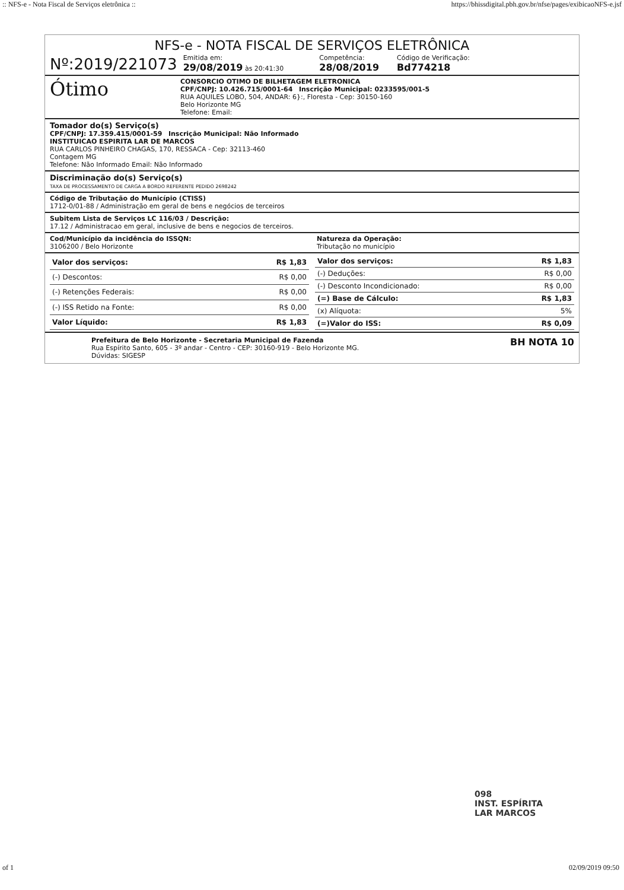:: NFS-e - Nota Fiscal de Serviços eletrônica :: https://bhissdigital.pbh.gov.br/nfse/pages/exibicaoNFS-e.jsf
NFS-e - NOTA FISCAL DE SERVIÇOS ELETRÔNICA
Nº:2019/221073 Emitida em:
29/08/2019 às 20:41:30 Competência:
28/08/2019 Código de Verificação:
Bd774218
Ótimo
CONSORCIO OTIMO DE BILHETAGEM ELETRONICA
CPF/CNPJ: 10.426.715/0001-64 Inscrição Municipal: 0233595/001-5
RUA AQUILES LOBO, 504, ANDAR: 6}:, Floresta - Cep: 30150-160
Belo Horizonte MG
Telefone: Email:
Tomador do(s) Serviço(s)
CPF/CNPJ: 17.359.415/0001-59 Inscrição Municipal: Não Informado
INSTITUICAO ESPIRITA LAR DE MARCOS
RUA CARLOS PINHEIRO CHAGAS, 170, RESSACA - Cep: 32113-460
Contagem MG
Telefone: Não Informado Email: Não Informado
Discriminação do(s) Serviço(s)
TAXA DE PROCESSAMENTO DE CARGA A BORDO REFERENTE PEDIDO 2698242
Código de Tributação do Município (CTISS)
1712-0/01-88 / Administração em geral de bens e negócios de terceiros
Subitem Lista de Serviços LC 116/03 / Descrição:
17.12 / Administracao em geral, inclusive de bens e negocios de terceiros.
Cod/Município da incidência do ISSQN:
3106200 / Belo Horizonte
Natureza da Operação:
Tributação no município
| Valor dos serviços: | R$ 1,83 |
| (-) Descontos: | R$ 0,00 |
| (-) Retenções Federais: | R$ 0,00 |
| (-) ISS Retido na Fonte: | R$ 0,00 |
| Valor Líquido: | R$ 1,83 |
| Valor dos serviços: | R$ 1,83 |
| (-) Deduções: | R$ 0,00 |
| (-) Desconto Incondicionado: | R$ 0,00 |
| (=) Base de Cálculo: | R$ 1,83 |
| (x) Alíquota: | 5% |
| (=)Valor do ISS: | R$ 0,09 |
Prefeitura de Belo Horizonte - Secretaria Municipal de Fazenda
Rua Espírito Santo, 605 - 3º andar - Centro - CEP: 30160-919 - Belo Horizonte MG.
Dúvidas: SIGESP
BH NOTA 10
098
INST. ESPÍRITA
LAR MARCOS
of 1 02/09/2019 09:50